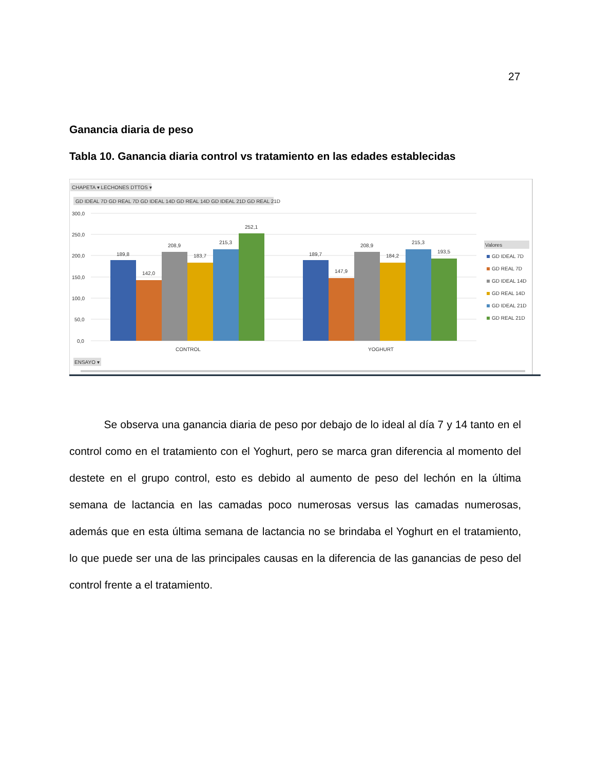27
Ganancia diaria de peso
Tabla 10. Ganancia diaria control vs tratamiento en las edades establecidas
CHAPETA ▾ LECHONES DTTOS ▾
GD IDEAL 7D GD REAL 7D GD IDEAL 14D GD REAL 14D GD IDEAL 21D GD REAL 21D
300,0
250,0
200,0
150,0
100,0
50,0
0,0
189,8
142,0
208,9
183,7
215,3
252,1
189,7
147,9
208,9
184,2
215,3
193,5
CONTROL
YOGHURT
Valores
GD IDEAL 7D
GD REAL 7D
GD IDEAL 14D
GD REAL 14D
GD IDEAL 21D
GD REAL 21D
ENSAYO ▾
Se observa una ganancia diaria de peso por debajo de lo ideal al día 7 y 14 tanto en el control como en el tratamiento con el Yoghurt, pero se marca gran diferencia al momento del destete en el grupo control, esto es debido al aumento de peso del lechón en la última semana de lactancia en las camadas poco numerosas versus las camadas numerosas, además que en esta última semana de lactancia no se brindaba el Yoghurt en el tratamiento, lo que puede ser una de las principales causas en la diferencia de las ganancias de peso del control frente a el tratamiento.